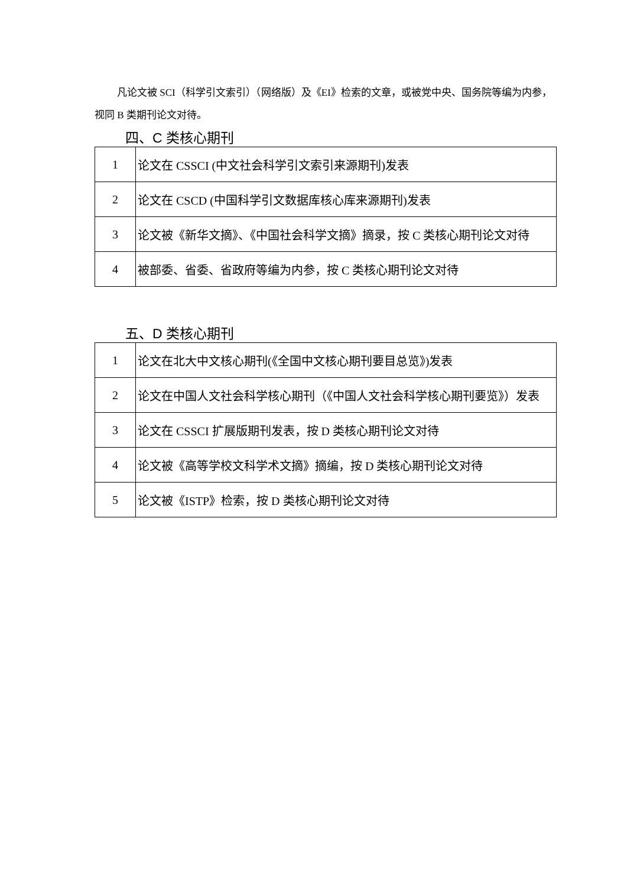凡论文被 SCI（科学引文索引）（网络版）及《EI》检索的文章，或被党中央、国务院等编为内参，视同 B 类期刊论文对待。
四、C 类核心期刊
| 1 | 论文在 CSSCI (中文社会科学引文索引来源期刊)发表 |
| 2 | 论文在 CSCD (中国科学引文数据库核心库来源期刊)发表 |
| 3 | 论文被《新华文摘》、《中国社会科学文摘》摘录，按 C 类核心期刊论文对待 |
| 4 | 被部委、省委、省政府等编为内参，按 C 类核心期刊论文对待 |
五、D 类核心期刊
| 1 | 论文在北大中文核心期刊(《全国中文核心期刊要目总览》)发表 |
| 2 | 论文在中国人文社会科学核心期刊（《中国人文社会科学核心期刊要览》）发表 |
| 3 | 论文在 CSSCI 扩展版期刊发表，按 D 类核心期刊论文对待 |
| 4 | 论文被《高等学校文科学术文摘》摘编，按 D 类核心期刊论文对待 |
| 5 | 论文被《ISTP》检索，按 D 类核心期刊论文对待 |